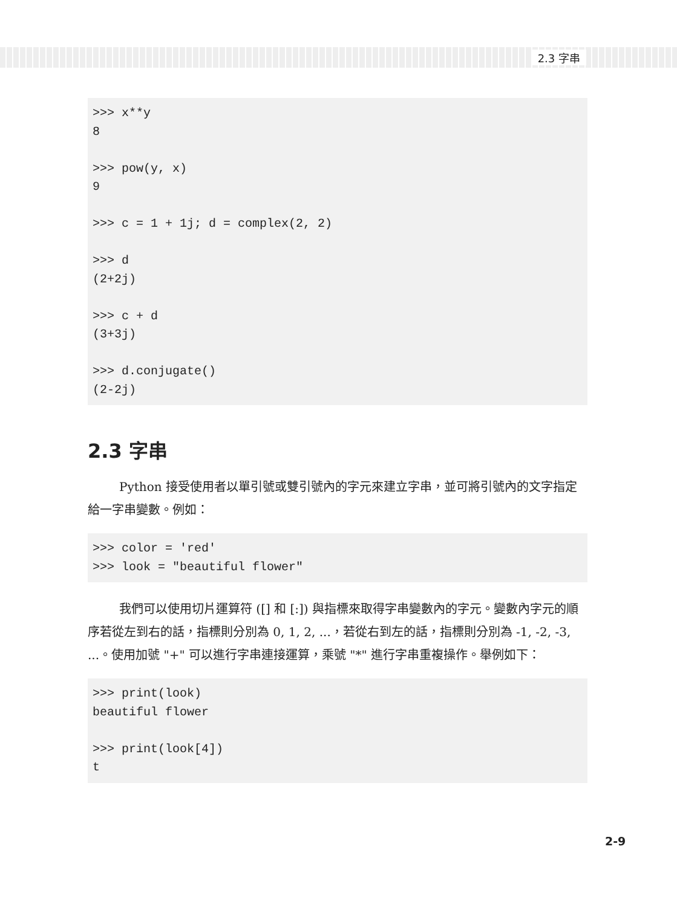2.3 字串
>>> x**y
8

>>> pow(y, x)
9

>>> c = 1 + 1j; d = complex(2, 2)

>>> d
(2+2j)

>>> c + d
(3+3j)

>>> d.conjugate()
(2-2j)
2.3 字串
Python 接受使用者以單引號或雙引號內的字元來建立字串，並可將引號內的文字指定給一字串變數。例如：
>>> color = 'red'
>>> look = "beautiful flower"
我們可以使用切片運算符 ([] 和 [:]) 與指標來取得字串變數內的字元。變數內字元的順序若從左到右的話，指標則分別為 0, 1, 2, ...，若從右到左的話，指標則分別為 -1, -2, -3, ...。使用加號 "+" 可以進行字串連接運算，乘號 "*" 進行字串重複操作。舉例如下：
>>> print(look)
beautiful flower

>>> print(look[4])
t
2-9